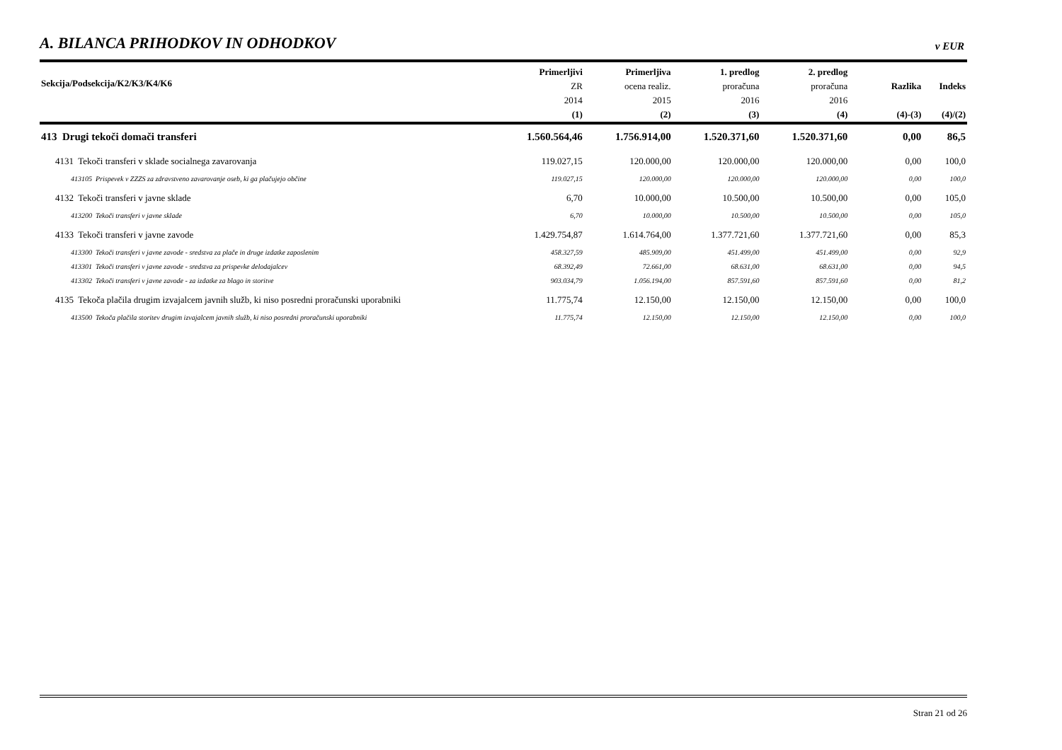A. BILANCA PRIHODKOV IN ODHODKOV
v EUR
| Sekcija/Podsekcija/K2/K3/K4/K6 | Primerljivi ZR 2014 (1) | Primerljiva ocena realiz. 2015 (2) | 1. predlog proračuna 2016 (3) | 2. predlog proračuna 2016 (4) | Razlika (4)-(3) | Indeks (4)/(2) |
| --- | --- | --- | --- | --- | --- | --- |
| 413 Drugi tekoči domači transferi | 1.560.564,46 | 1.756.914,00 | 1.520.371,60 | 1.520.371,60 | 0,00 | 86,5 |
| 4131 Tekoči transferi v sklade socialnega zavarovanja | 119.027,15 | 120.000,00 | 120.000,00 | 120.000,00 | 0,00 | 100,0 |
| 413105 Prispevek v ZZZS za zdravstveno zavarovanje oseb, ki ga plačujejo občine | 119.027,15 | 120.000,00 | 120.000,00 | 120.000,00 | 0,00 | 100,0 |
| 4132 Tekoči transferi v javne sklade | 6,70 | 10.000,00 | 10.500,00 | 10.500,00 | 0,00 | 105,0 |
| 413200 Tekoči transferi v javne sklade | 6,70 | 10.000,00 | 10.500,00 | 10.500,00 | 0,00 | 105,0 |
| 4133 Tekoči transferi v javne zavode | 1.429.754,87 | 1.614.764,00 | 1.377.721,60 | 1.377.721,60 | 0,00 | 85,3 |
| 413300 Tekoči transferi v javne zavode - sredstva za plače in druge izdatke zaposlenim | 458.327,59 | 485.909,00 | 451.499,00 | 451.499,00 | 0,00 | 92,9 |
| 413301 Tekoči transferi v javne zavode - sredstva za prispevke delodajalcev | 68.392,49 | 72.661,00 | 68.631,00 | 68.631,00 | 0,00 | 94,5 |
| 413302 Tekoči transferi v javne zavode - za izdatke za blago in storitve | 903.034,79 | 1.056.194,00 | 857.591,60 | 857.591,60 | 0,00 | 81,2 |
| 4135 Tekoča plačila drugim izvajalcem javnih služb, ki niso posredni proračunski uporabniki | 11.775,74 | 12.150,00 | 12.150,00 | 12.150,00 | 0,00 | 100,0 |
| 413500 Tekoča plačila storitev drugim izvajalcem javnih služb, ki niso posredni proračunski uporabniki | 11.775,74 | 12.150,00 | 12.150,00 | 12.150,00 | 0,00 | 100,0 |
Stran 21 od 26